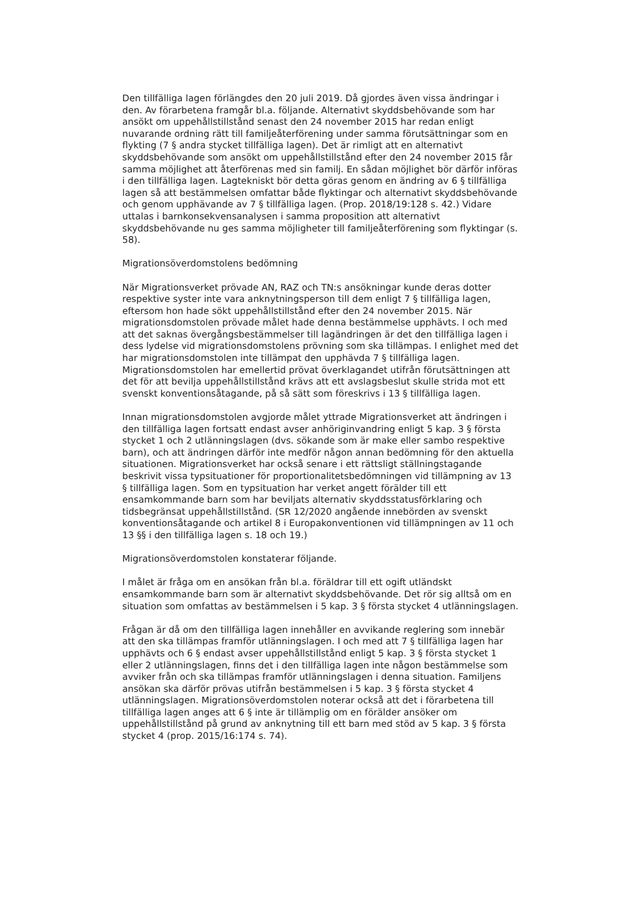Den tillfälliga lagen förlängdes den 20 juli 2019. Då gjordes även vissa ändringar i den. Av förarbetena framgår bl.a. följande. Alternativt skyddsbehövande som har ansökt om uppehållstillstånd senast den 24 november 2015 har redan enligt nuvarande ordning rätt till familjeåterförening under samma förutsättningar som en flykting (7 § andra stycket tillfälliga lagen). Det är rimligt att en alternativt skyddsbehövande som ansökt om uppehållstillstånd efter den 24 november 2015 får samma möjlighet att återförenas med sin familj. En sådan möjlighet bör därför införas i den tillfälliga lagen. Lagtekniskt bör detta göras genom en ändring av 6 § tillfälliga lagen så att bestämmelsen omfattar både flyktingar och alternativt skyddsbehövande och genom upphävande av 7 § tillfälliga lagen. (Prop. 2018/19:128 s. 42.) Vidare uttalas i barnkonsekvensanalysen i samma proposition att alternativt skyddsbehövande nu ges samma möjligheter till familjeåterförening som flyktingar (s. 58).
Migrationsöverdomstolens bedömning
När Migrationsverket prövade AN, RAZ och TN:s ansökningar kunde deras dotter respektive syster inte vara anknytningsperson till dem enligt 7 § tillfälliga lagen, eftersom hon hade sökt uppehållstillstånd efter den 24 november 2015. När migrationsdomstolen prövade målet hade denna bestämmelse upphävts. I och med att det saknas övergångsbestämmelser till lagändringen är det den tillfälliga lagen i dess lydelse vid migrationsdomstolens prövning som ska tillämpas. I enlighet med det har migrationsdomstolen inte tillämpat den upphävda 7 § tillfälliga lagen. Migrationsdomstolen har emellertid prövat överklagandet utifrån förutsättningen att det för att bevilja uppehållstillstånd krävs att ett avslagsbeslut skulle strida mot ett svenskt konventionsåtagande, på så sätt som föreskrivs i 13 § tillfälliga lagen.
Innan migrationsdomstolen avgjorde målet yttrade Migrationsverket att ändringen i den tillfälliga lagen fortsatt endast avser anhöriginvandring enligt 5 kap. 3 § första stycket 1 och 2 utlänningslagen (dvs. sökande som är make eller sambo respektive barn), och att ändringen därför inte medför någon annan bedömning för den aktuella situationen. Migrationsverket har också senare i ett rättsligt ställningstagande beskrivit vissa typsituationer för proportionalitetsbedömningen vid tillämpning av 13 § tillfälliga lagen. Som en typsituation har verket angett förälder till ett ensamkommande barn som har beviljats alternativ skyddsstatusförklaring och tidsbegränsat uppehållstillstånd. (SR 12/2020 angående innebörden av svenskt konventionsåtagande och artikel 8 i Europakonventionen vid tillämpningen av 11 och 13 §§ i den tillfälliga lagen s. 18 och 19.)
Migrationsöverdomstolen konstaterar följande.
I målet är fråga om en ansökan från bl.a. föräldrar till ett ogift utländskt ensamkommande barn som är alternativt skyddsbehövande. Det rör sig alltså om en situation som omfattas av bestämmelsen i 5 kap. 3 § första stycket 4 utlänningslagen.
Frågan är då om den tillfälliga lagen innehåller en avvikande reglering som innebär att den ska tillämpas framför utlänningslagen. I och med att 7 § tillfälliga lagen har upphävts och 6 § endast avser uppehållstillstånd enligt 5 kap. 3 § första stycket 1 eller 2 utlänningslagen, finns det i den tillfälliga lagen inte någon bestämmelse som avviker från och ska tillämpas framför utlänningslagen i denna situation. Familjens ansökan ska därför prövas utifrån bestämmelsen i 5 kap. 3 § första stycket 4 utlänningslagen. Migrationsöverdomstolen noterar också att det i förarbetena till tillfälliga lagen anges att 6 § inte är tillämplig om en förälder ansöker om uppehållstillstånd på grund av anknytning till ett barn med stöd av 5 kap. 3 § första stycket 4 (prop. 2015/16:174 s. 74).